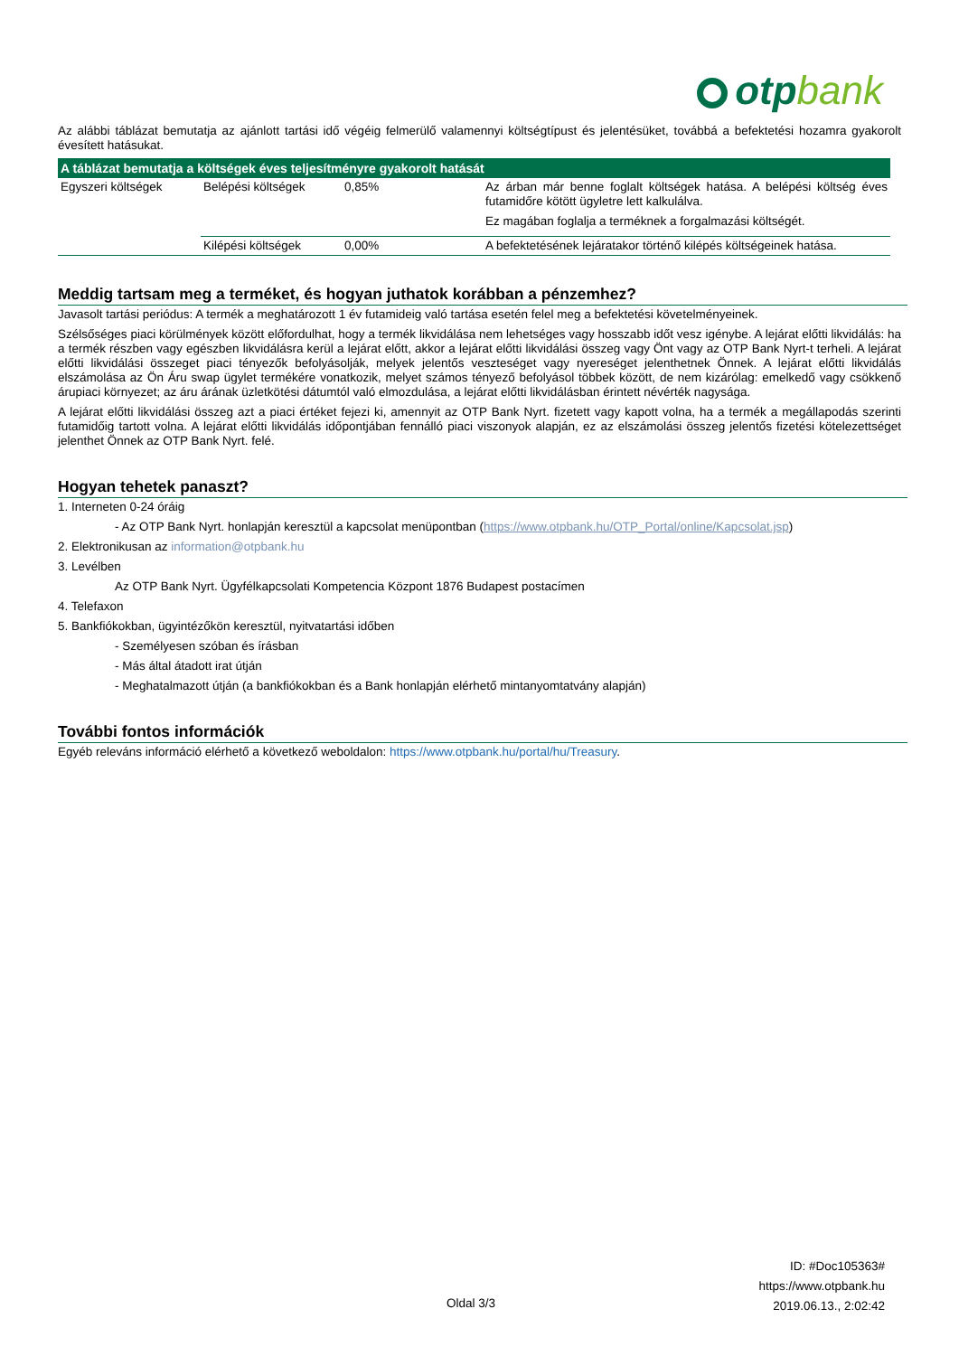otpbank
Az alábbi táblázat bemutatja az ajánlott tartási idő végéig felmerülő valamennyi költségtípust és jelentésüket, továbbá a befektetési hozamra gyakorolt évesített hatásukat.
| A táblázat bemutatja a költségek éves teljesítményre gyakorolt hatását | | | |
| --- | --- | --- | --- |
| Egyszeri költségek | Belépési költségek | 0,85% | Az árban már benne foglalt költségek hatása. A belépési költség éves futamidőre kötött ügyletre lett kalkulálva. Ez magában foglalja a terméknek a forgalmazási költségét. |
| | Kilépési költségek | 0,00% | A befektetésének lejáratakor történő kilépés költségeinek hatása. |
Meddig tartsam meg a terméket, és hogyan juthatok korábban a pénzemhez?
Javasolt tartási periódus: A termék a meghatározott 1 év futamideig való tartása esetén felel meg a befektetési követelményeinek.
Szélsőséges piaci körülmények között előfordulhat, hogy a termék likvidálása nem lehetséges vagy hosszabb időt vesz igénybe. A lejárat előtti likvidálás: ha a termék részben vagy egészben likvidálásra kerül a lejárat előtt, akkor a lejárat előtti likvidálási összeg vagy Önt vagy az OTP Bank Nyrt-t terheli. A lejárat előtti likvidálási összeget piaci tényezők befolyásolják, melyek jelentős veszteséget vagy nyereséget jelenthetnek Önnek. A lejárat előtti likvidálás elszámolása az Ön Áru swap ügylet termékére vonatkozik, melyet számos tényező befolyásol többek között, de nem kizárólag: emelkedő vagy csökkenő árupiaci környezet; az áru árának üzletkötési dátumtól való elmozdulása, a lejárat előtti likvidálásban érintett névérték nagysága.
A lejárat előtti likvidálási összeg azt a piaci értéket fejezi ki, amennyit az OTP Bank Nyrt. fizetett vagy kapott volna, ha a termék a megállapodás szerinti futamidőig tartott volna. A lejárat előtti likvidálás időpontjában fennálló piaci viszonyok alapján, ez az elszámolási összeg jelentős fizetési kötelezettséget jelenthet Önnek az OTP Bank Nyrt. felé.
Hogyan tehetek panaszt?
1. Interneten 0-24 óráig
- Az OTP Bank Nyrt. honlapján keresztül a kapcsolat menüpontban (https://www.otpbank.hu/OTP_Portal/online/Kapcsolat.jsp)
2. Elektronikusan az information@otpbank.hu
3. Levélben
Az OTP Bank Nyrt. Ügyfélkapcsolati Kompetencia Központ 1876 Budapest postacímen
4. Telefaxon
5. Bankfiókokban, ügyintézőkön keresztül, nyitvatartási időben
- Személyesen szóban és írásban
- Más által átadott irat útján
- Meghatalmazott útján (a bankfiókokban és a Bank honlapján elérhető mintanyomtatvány alapján)
További fontos információk
Egyéb releváns információ elérhető a következő weboldalon: https://www.otpbank.hu/portal/hu/Treasury.
ID: #Doc105363#
https://www.otpbank.hu
2019.06.13., 2:02:42
Oldal 3/3